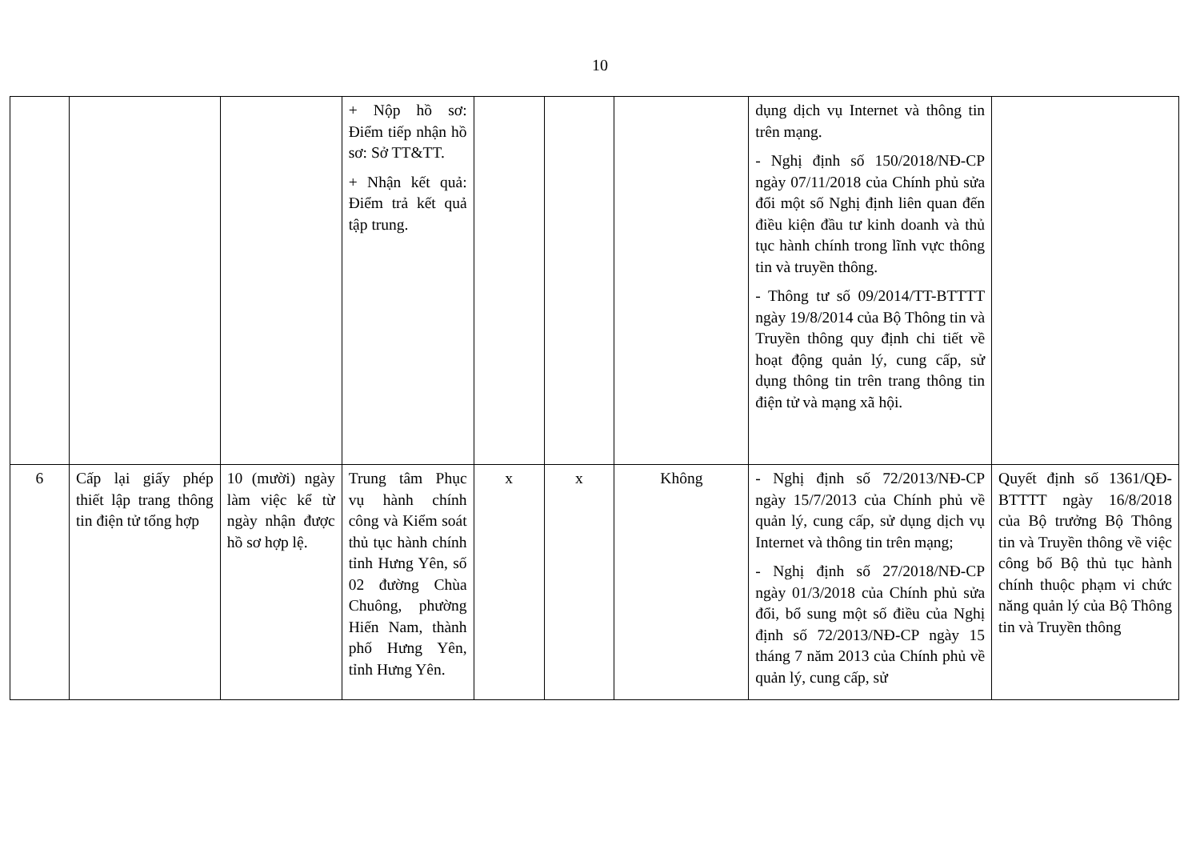10
| | | | + Nộp hồ sơ: Điểm tiếp nhận hồ sơ: Sở TT&TT. + Nhận kết quả: Điểm trả kết quả tập trung. | | | | dụng dịch vụ Internet và thông tin trên mạng. - Nghị định số 150/2018/NĐ-CP ngày 07/11/2018 của Chính phủ sửa đổi một số Nghị định liên quan đến điều kiện đầu tư kinh doanh và thủ tục hành chính trong lĩnh vực thông tin và truyền thông. - Thông tư số 09/2014/TT-BTTTT ngày 19/8/2014 của Bộ Thông tin và Truyền thông quy định chi tiết về hoạt động quản lý, cung cấp, sử dụng thông tin trên trang thông tin điện tử và mạng xã hội. | |
| 6 | Cấp lại giấy phép thiết lập trang thông tin điện tử tổng hợp | 10 (mười) ngày làm việc kể từ ngày nhận được hồ sơ hợp lệ. | Trung tâm Phục vụ hành chính công và Kiểm soát thủ tục hành chính tỉnh Hưng Yên, số 02 đường Chùa Chuông, phường Hiến Nam, thành phố Hưng Yên, tỉnh Hưng Yên. | x | x | Không | - Nghị định số 72/2013/NĐ-CP ngày 15/7/2013 của Chính phủ về quản lý, cung cấp, sử dụng dịch vụ Internet và thông tin trên mạng; - Nghị định số 27/2018/NĐ-CP ngày 01/3/2018 của Chính phủ sửa đổi, bổ sung một số điều của Nghị định số 72/2013/NĐ-CP ngày 15 tháng 7 năm 2013 của Chính phủ về quản lý, cung cấp, sử | Quyết định số 1361/QĐ-BTTTT ngày 16/8/2018 của Bộ trưởng Bộ Thông tin và Truyền thông về việc công bố Bộ thủ tục hành chính thuộc phạm vi chức năng quản lý của Bộ Thông tin và Truyền thông |